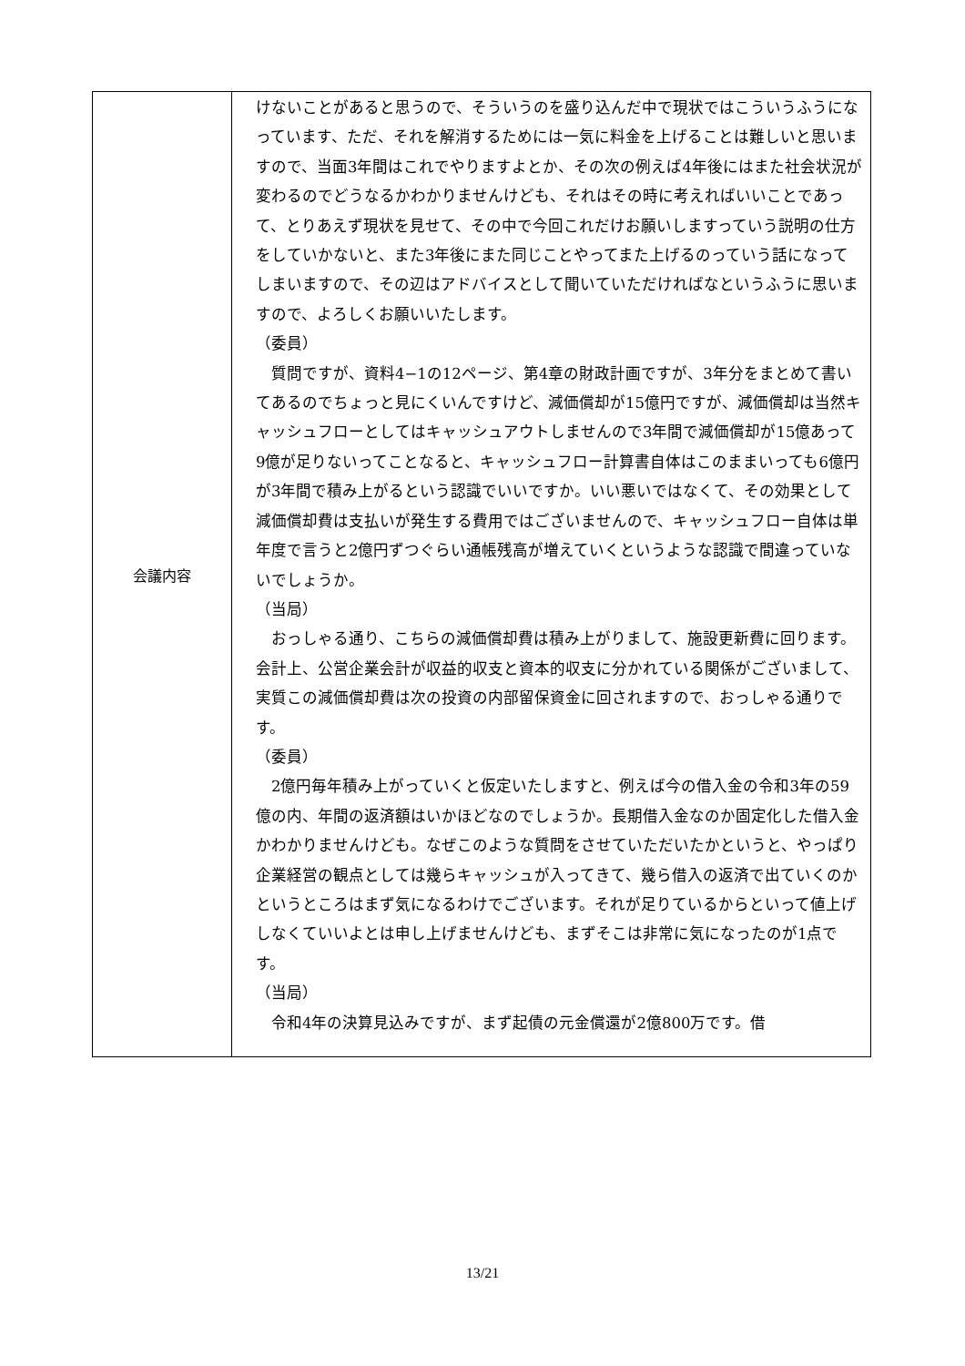| 会議内容 | けないことがあると思うので、そういうのを盛り込んだ中で現状ではこういうふうになっています、ただ、それを解消するためには一気に料金を上げることは難しいと思いますので、当面3年間はこれでやりますよとか、その次の例えば4年後にはまた社会状況が変わるのでどうなるかわかりませんけども、それはその時に考えればいいことであって、とりあえず現状を見せて、その中で今回これだけお願いしますっていう説明の仕方をしていかないと、また3年後にまた同じことやってまた上げるのっていう話になってしまいますので、その辺はアドバイスとして聞いていただければなというふうに思いますので、よろしくお願いいたします。 （委員） 質問ですが、資料4−1の12ページ、第4章の財政計画ですが、3年分をまとめて書いてあるのでちょっと見にくいんですけど、減価償却が15億円ですが、減価償却は当然キャッシュフローとしてはキャッシュアウトしませんので3年間で減価償却が15億あって9億が足りないってことなると、キャッシュフロー計算書自体はこのままいっても6億円が3年間で積み上がるという認識でいいですか。いい悪いではなくて、その効果として減価償却費は支払いが発生する費用ではございませんので、キャッシュフロー自体は単年度で言うと2億円ずつぐらい通帳残高が増えていくというような認識で間違っていないでしょうか。 （当局） おっしゃる通り、こちらの減価償却費は積み上がりまして、施設更新費に回ります。会計上、公営企業会計が収益的収支と資本的収支に分かれている関係がございまして、実質この減価償却費は次の投資の内部留保資金に回されますので、おっしゃる通りです。 （委員） 2億円毎年積み上がっていくと仮定いたしますと、例えば今の借入金の令和3年の59億の内、年間の返済額はいかほどなのでしょうか。長期借入金なのか固定化した借入金かわかりませんけども。なぜこのような質問をさせていただいたかというと、やっぱり企業経営の観点としては幾らキャッシュが入ってきて、幾ら借入の返済で出ていくのかというところはまず気になるわけでございます。それが足りているからといって値上げしなくていいよとは申し上げませんけども、まずそこは非常に気になったのが1点です。 （当局） 令和4年の決算見込みですが、まず起債の元金償還が2億800万です。借 |
13/21